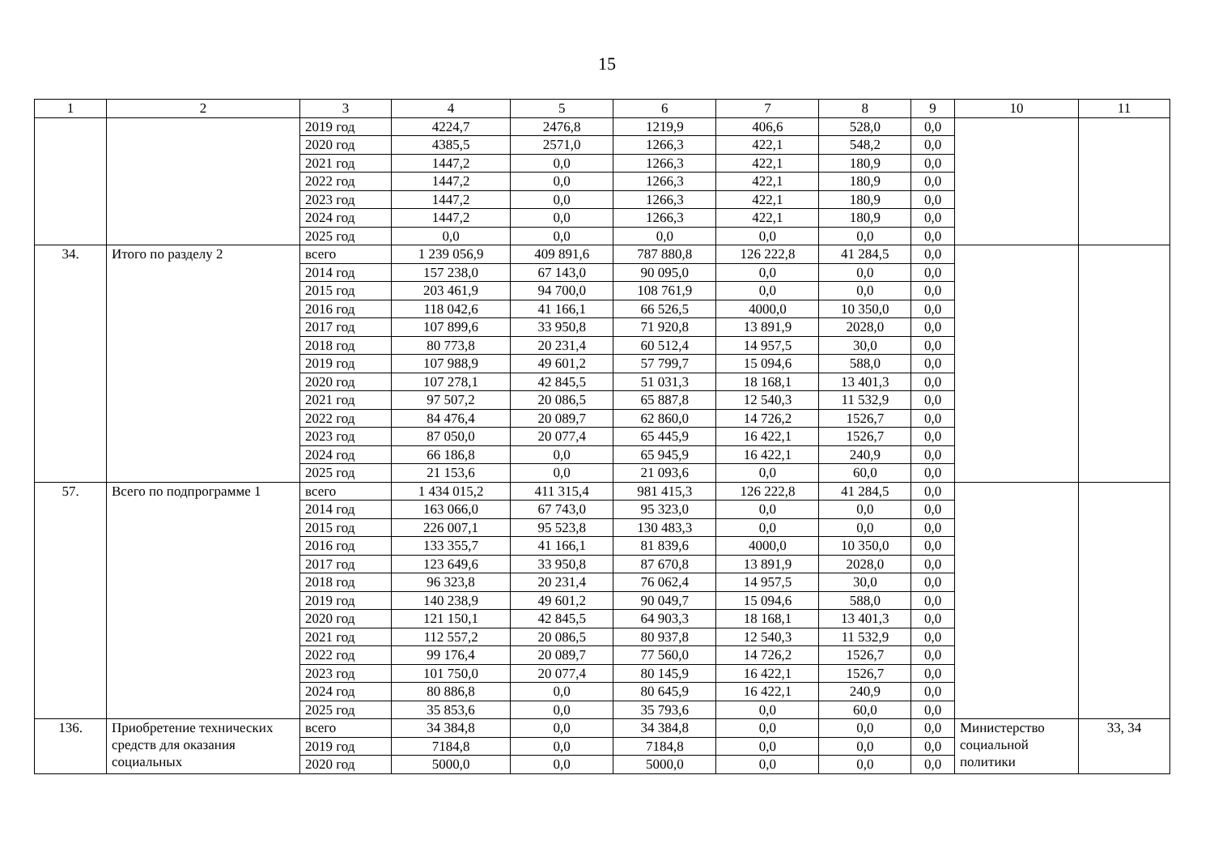15
| 1 | 2 | 3 | 4 | 5 | 6 | 7 | 8 | 9 | 10 | 11 |
| --- | --- | --- | --- | --- | --- | --- | --- | --- | --- | --- |
| | | 2019 год | 4224,7 | 2476,8 | 1219,9 | 406,6 | 528,0 | 0,0 | | |
| | | 2020 год | 4385,5 | 2571,0 | 1266,3 | 422,1 | 548,2 | 0,0 | | |
| | | 2021 год | 1447,2 | 0,0 | 1266,3 | 422,1 | 180,9 | 0,0 | | |
| | | 2022 год | 1447,2 | 0,0 | 1266,3 | 422,1 | 180,9 | 0,0 | | |
| | | 2023 год | 1447,2 | 0,0 | 1266,3 | 422,1 | 180,9 | 0,0 | | |
| | | 2024 год | 1447,2 | 0,0 | 1266,3 | 422,1 | 180,9 | 0,0 | | |
| | | 2025 год | 0,0 | 0,0 | 0,0 | 0,0 | 0,0 | 0,0 | | |
| 34. | Итого по разделу 2 | всего | 1 239 056,9 | 409 891,6 | 787 880,8 | 126 222,8 | 41 284,5 | 0,0 | | |
| | | 2014 год | 157 238,0 | 67 143,0 | 90 095,0 | 0,0 | 0,0 | 0,0 | | |
| | | 2015 год | 203 461,9 | 94 700,0 | 108 761,9 | 0,0 | 0,0 | 0,0 | | |
| | | 2016 год | 118 042,6 | 41 166,1 | 66 526,5 | 4000,0 | 10 350,0 | 0,0 | | |
| | | 2017 год | 107 899,6 | 33 950,8 | 71 920,8 | 13 891,9 | 2028,0 | 0,0 | | |
| | | 2018 год | 80 773,8 | 20 231,4 | 60 512,4 | 14 957,5 | 30,0 | 0,0 | | |
| | | 2019 год | 107 988,9 | 49 601,2 | 57 799,7 | 15 094,6 | 588,0 | 0,0 | | |
| | | 2020 год | 107 278,1 | 42 845,5 | 51 031,3 | 18 168,1 | 13 401,3 | 0,0 | | |
| | | 2021 год | 97 507,2 | 20 086,5 | 65 887,8 | 12 540,3 | 11 532,9 | 0,0 | | |
| | | 2022 год | 84 476,4 | 20 089,7 | 62 860,0 | 14 726,2 | 1526,7 | 0,0 | | |
| | | 2023 год | 87 050,0 | 20 077,4 | 65 445,9 | 16 422,1 | 1526,7 | 0,0 | | |
| | | 2024 год | 66 186,8 | 0,0 | 65 945,9 | 16 422,1 | 240,9 | 0,0 | | |
| | | 2025 год | 21 153,6 | 0,0 | 21 093,6 | 0,0 | 60,0 | 0,0 | | |
| 57. | Всего по подпрограмме 1 | всего | 1 434 015,2 | 411 315,4 | 981 415,3 | 126 222,8 | 41 284,5 | 0,0 | | |
| | | 2014 год | 163 066,0 | 67 743,0 | 95 323,0 | 0,0 | 0,0 | 0,0 | | |
| | | 2015 год | 226 007,1 | 95 523,8 | 130 483,3 | 0,0 | 0,0 | 0,0 | | |
| | | 2016 год | 133 355,7 | 41 166,1 | 81 839,6 | 4000,0 | 10 350,0 | 0,0 | | |
| | | 2017 год | 123 649,6 | 33 950,8 | 87 670,8 | 13 891,9 | 2028,0 | 0,0 | | |
| | | 2018 год | 96 323,8 | 20 231,4 | 76 062,4 | 14 957,5 | 30,0 | 0,0 | | |
| | | 2019 год | 140 238,9 | 49 601,2 | 90 049,7 | 15 094,6 | 588,0 | 0,0 | | |
| | | 2020 год | 121 150,1 | 42 845,5 | 64 903,3 | 18 168,1 | 13 401,3 | 0,0 | | |
| | | 2021 год | 112 557,2 | 20 086,5 | 80 937,8 | 12 540,3 | 11 532,9 | 0,0 | | |
| | | 2022 год | 99 176,4 | 20 089,7 | 77 560,0 | 14 726,2 | 1526,7 | 0,0 | | |
| | | 2023 год | 101 750,0 | 20 077,4 | 80 145,9 | 16 422,1 | 1526,7 | 0,0 | | |
| | | 2024 год | 80 886,8 | 0,0 | 80 645,9 | 16 422,1 | 240,9 | 0,0 | | |
| | | 2025 год | 35 853,6 | 0,0 | 35 793,6 | 0,0 | 60,0 | 0,0 | | |
| 136. | Приобретение технических средств для оказания социальных | всего | 34 384,8 | 0,0 | 34 384,8 | 0,0 | 0,0 | 0,0 | Министерство социальной политики | 33, 34 |
| | | 2019 год | 7184,8 | 0,0 | 7184,8 | 0,0 | 0,0 | 0,0 | | |
| | | 2020 год | 5000,0 | 0,0 | 5000,0 | 0,0 | 0,0 | 0,0 | | |